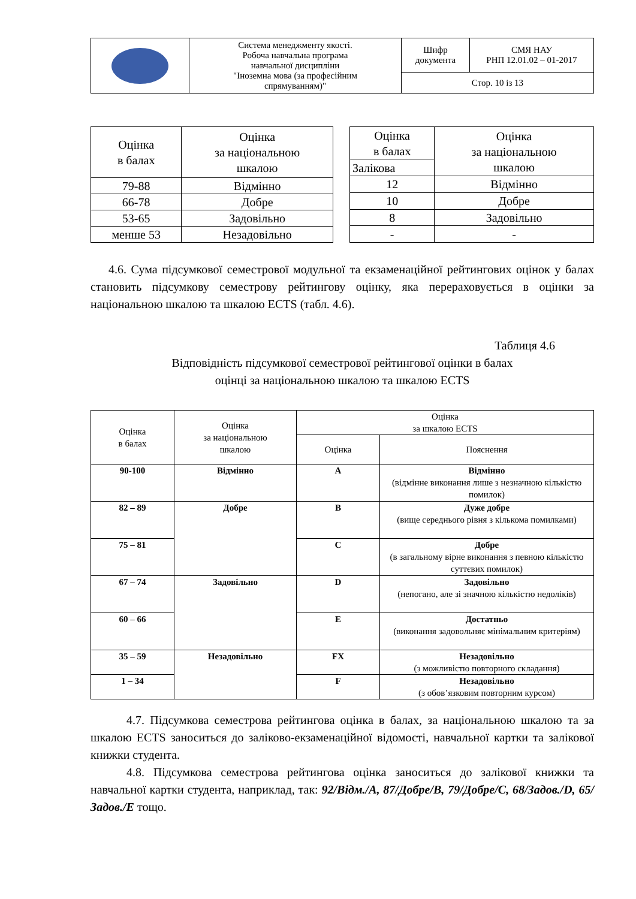| | Система менеджменту якості. Робоча навчальна програма навчальної дисципліни "Іноземна мова (за професійним спрямуванням)" | Шифр документа | СМЯ НАУ РНП 12.01.02 – 01-2017 |
| | | Стор. 10 із 13 | |
| Оцінка в балах | Оцінка за національною шкалою |
| 79-88 | Відмінно |
| 66-78 | Добре |
| 53-65 | Задовільно |
| менше 53 | Незадовільно |
| Оцінка в балах | Оцінка за національною шкалою |
| Залікова | |
| 12 | Відмінно |
| 10 | Добре |
| 8 | Задовільно |
| - | - |
4.6. Сума підсумкової семестрової модульної та екзаменаційної рейтингових оцінок у балах становить підсумкову семестрову рейтингову оцінку, яка перераховується в оцінки за національною шкалою та шкалою ECTS (табл. 4.6).
Таблиця 4.6
Відповідність підсумкової семестрової рейтингової оцінки в балах
оцінці за національною шкалою та шкалою ECTS
| Оцінка в балах | Оцінка за національною шкалою | Оцінка за шкалою ECTS | |
| --- | --- | --- | --- |
| | | Оцінка | Пояснення |
| 90-100 | Відмінно | A | Відмінно (відмінне виконання лише з незначною кількістю помилок) |
| 82 – 89 | Добре | B | Дуже добре (вище середнього рівня з кількома помилками) |
| 75 – 81 | | C | Добре (в загальному вірне виконання з певною кількістю суттєвих помилок) |
| 67 – 74 | Задовільно | D | Задовільно (непогано, але зі значною кількістю недоліків) |
| 60 – 66 | | E | Достатньо (виконання задовольняє мінімальним критеріям) |
| 35 – 59 | Незадовільно | FX | Незадовільно (з можливістю повторного складання) |
| 1 – 34 | | F | Незадовільно (з обов’язковим повторним курсом) |
4.7. Підсумкова семестрова рейтингова оцінка в балах, за національною шкалою та за шкалою ECTS заноситься до заліково-екзаменаційної відомості, навчальної картки та залікової книжки студента.
4.8. Підсумкова семестрова рейтингова оцінка заноситься до залікової книжки та навчальної картки студента, наприклад, так: 92/Відм./А, 87/Добре/В, 79/Добре/С, 68/Задов./D, 65/Задов./Е тощо.